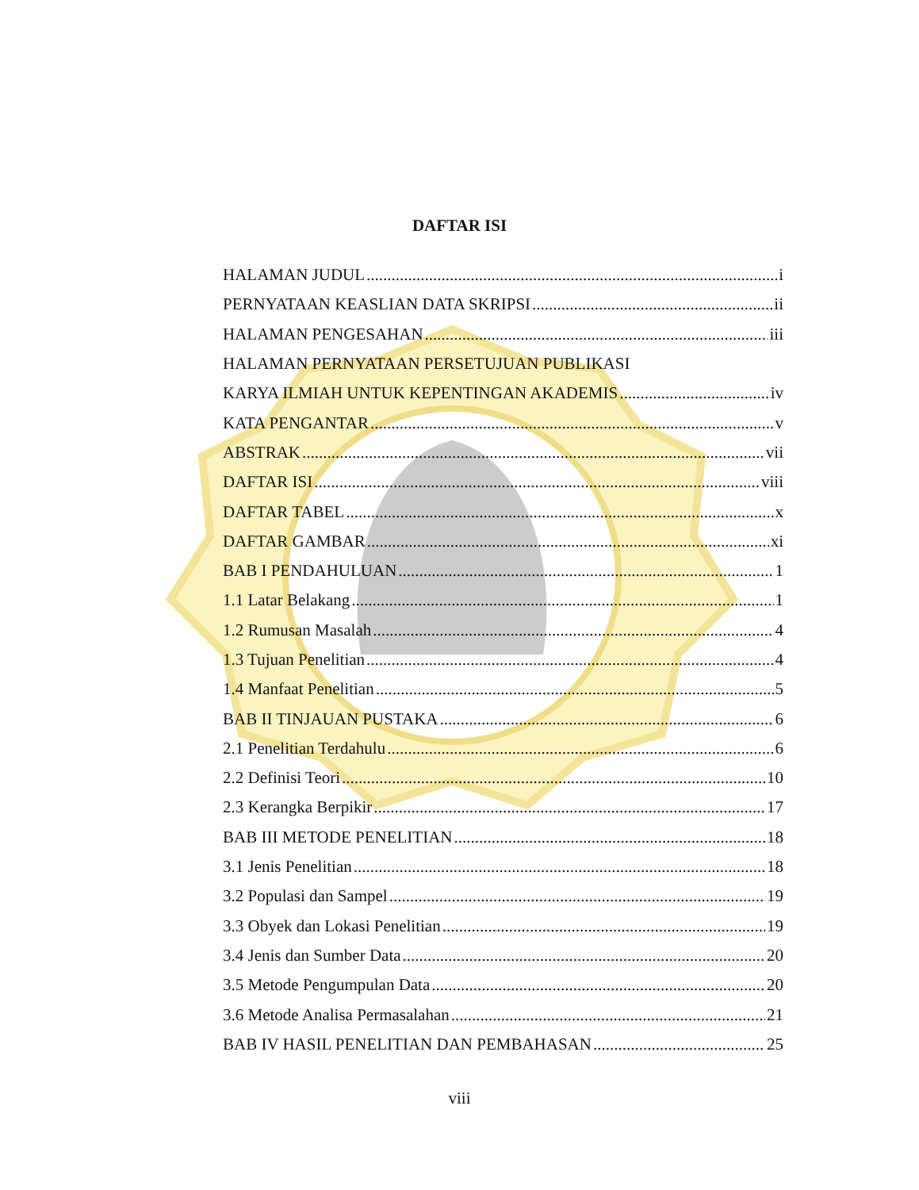DAFTAR ISI
HALAMAN JUDUL i
PERNYATAAN KEASLIAN DATA SKRIPSI ii
HALAMAN PENGESAHAN iii
HALAMAN PERNYATAAN PERSETUJUAN PUBLIKASI
KARYA ILMIAH UNTUK KEPENTINGAN AKADEMIS iv
KATA PENGANTAR v
ABSTRAK vii
DAFTAR ISI viii
DAFTAR TABEL x
DAFTAR GAMBAR xi
BAB I PENDAHULUAN 1
1.1 Latar Belakang 1
1.2 Rumusan Masalah 4
1.3 Tujuan Penelitian 4
1.4 Manfaat Penelitian 5
BAB II TINJAUAN PUSTAKA 6
2.1 Penelitian Terdahulu 6
2.2 Definisi Teori 10
2.3 Kerangka Berpikir 17
BAB III METODE PENELITIAN 18
3.1 Jenis Penelitian 18
3.2 Populasi dan Sampel 19
3.3 Obyek dan Lokasi Penelitian 19
3.4 Jenis dan Sumber Data 20
3.5 Metode Pengumpulan Data 20
3.6 Metode Analisa Permasalahan 21
BAB IV HASIL PENELITIAN DAN PEMBAHASAN 25
viii